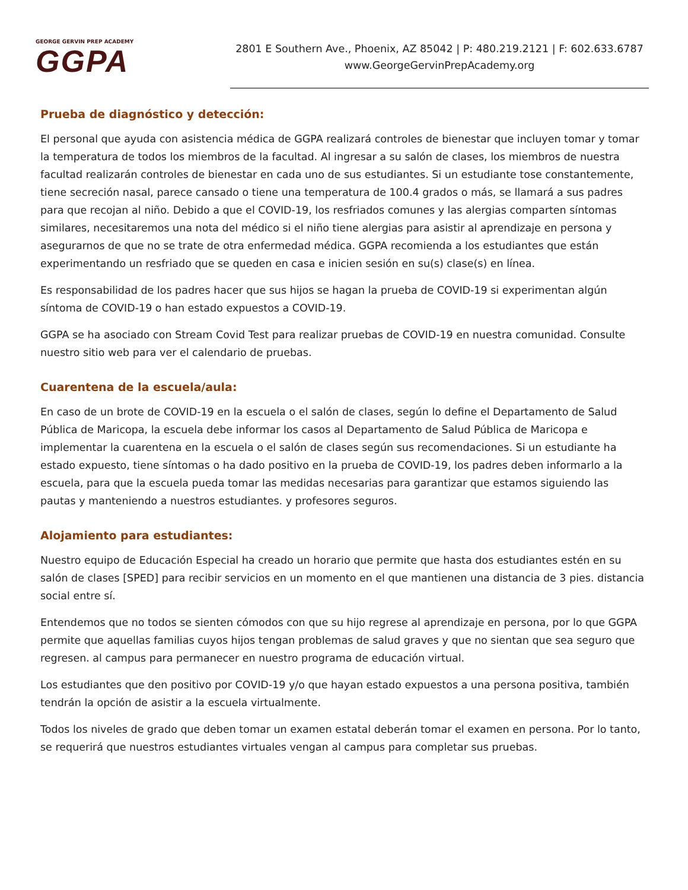GEORGE GERVIN PREP ACADEMY
GGPA
2801 E Southern Ave., Phoenix, AZ 85042 | P: 480.219.2121 | F: 602.633.6787
www.GeorgeGervinPrepAcademy.org
Prueba de diagnóstico y detección:
El personal que ayuda con asistencia médica de GGPA realizará controles de bienestar que incluyen tomar y tomar la temperatura de todos los miembros de la facultad. Al ingresar a su salón de clases, los miembros de nuestra facultad realizarán controles de bienestar en cada uno de sus estudiantes. Si un estudiante tose constantemente, tiene secreción nasal, parece cansado o tiene una temperatura de 100.4 grados o más, se llamará a sus padres para que recojan al niño. Debido a que el COVID-19, los resfriados comunes y las alergias comparten síntomas similares, necesitaremos una nota del médico si el niño tiene alergias para asistir al aprendizaje en persona y asegurarnos de que no se trate de otra enfermedad médica. GGPA recomienda a los estudiantes que están experimentando un resfriado que se queden en casa e inicien sesión en su(s) clase(s) en línea.
Es responsabilidad de los padres hacer que sus hijos se hagan la prueba de COVID-19 si experimentan algún síntoma de COVID-19 o han estado expuestos a COVID-19.
GGPA se ha asociado con Stream Covid Test para realizar pruebas de COVID-19 en nuestra comunidad. Consulte nuestro sitio web para ver el calendario de pruebas.
Cuarentena de la escuela/aula:
En caso de un brote de COVID-19 en la escuela o el salón de clases, según lo define el Departamento de Salud Pública de Maricopa, la escuela debe informar los casos al Departamento de Salud Pública de Maricopa e implementar la cuarentena en la escuela o el salón de clases según sus recomendaciones. Si un estudiante ha estado expuesto, tiene síntomas o ha dado positivo en la prueba de COVID-19, los padres deben informarlo a la escuela, para que la escuela pueda tomar las medidas necesarias para garantizar que estamos siguiendo las pautas y manteniendo a nuestros estudiantes. y profesores seguros.
Alojamiento para estudiantes:
Nuestro equipo de Educación Especial ha creado un horario que permite que hasta dos estudiantes estén en su salón de clases [SPED] para recibir servicios en un momento en el que mantienen una distancia de 3 pies. distancia social entre sí.
Entendemos que no todos se sienten cómodos con que su hijo regrese al aprendizaje en persona, por lo que GGPA permite que aquellas familias cuyos hijos tengan problemas de salud graves y que no sientan que sea seguro que regresen. al campus para permanecer en nuestro programa de educación virtual.
Los estudiantes que den positivo por COVID-19 y/o que hayan estado expuestos a una persona positiva, también tendrán la opción de asistir a la escuela virtualmente.
Todos los niveles de grado que deben tomar un examen estatal deberán tomar el examen en persona. Por lo tanto, se requerirá que nuestros estudiantes virtuales vengan al campus para completar sus pruebas.